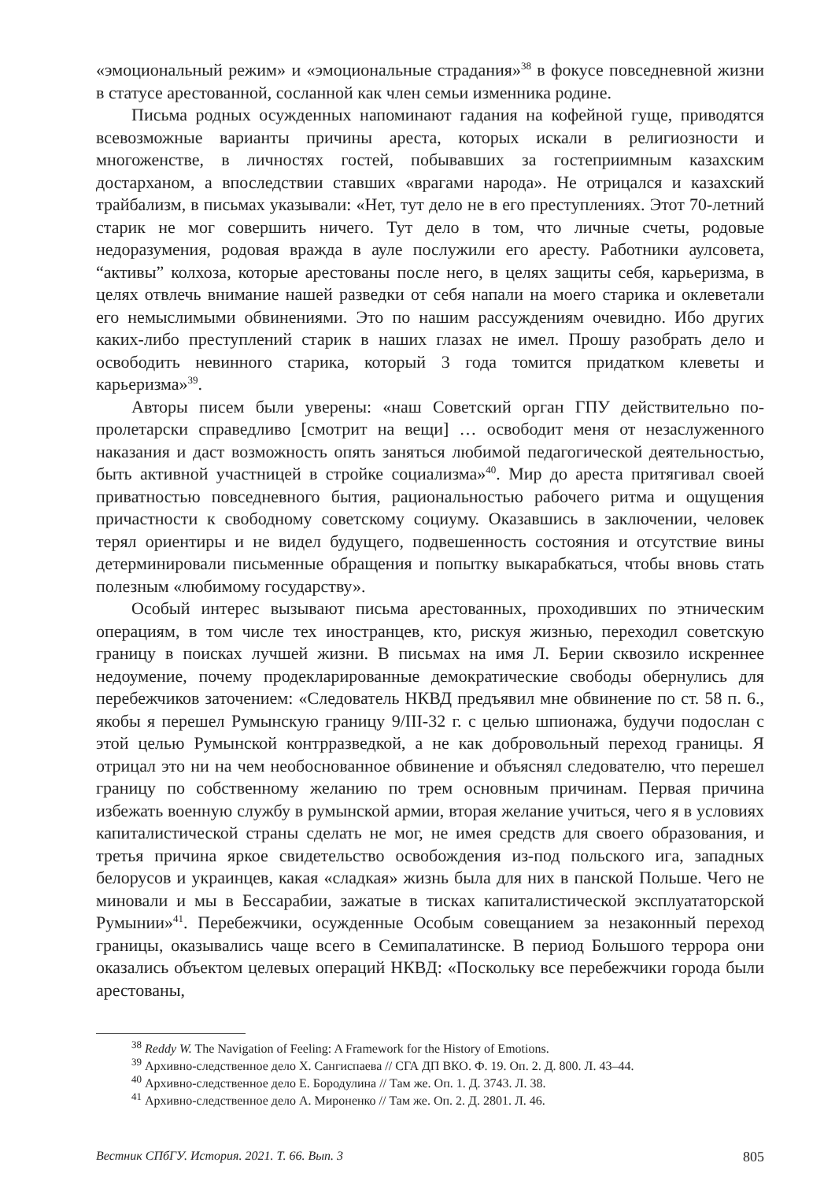«эмоциональный режим» и «эмоциональные страдания»<sup>38</sup> в фокусе повседневной жизни в статусе арестованной, сосланной как член семьи изменника родине.
Письма родных осужденных напоминают гадания на кофейной гуще, приводятся всевозможные варианты причины ареста, которых искали в религиозности и многоженстве, в личностях гостей, побывавших за гостеприимным казахским достарханом, а впоследствии ставших «врагами народа». Не отрицался и казахский трайбализм, в письмах указывали: «Нет, тут дело не в его преступлениях. Этот 70-летний старик не мог совершить ничего. Тут дело в том, что личные счеты, родовые недоразумения, родовая вражда в ауле послужили его аресту. Работники аулсовета, “активы” колхоза, которые арестованы после него, в целях защиты себя, карьеризма, в целях отвлечь внимание нашей разведки от себя напали на моего старика и оклеветали его немыслимыми обвинениями. Это по нашим рассуждениям очевидно. Ибо других каких-либо преступлений старик в наших глазах не имел. Прошу разобрать дело и освободить невинного старика, который 3 года томится придатком клеветы и карьеризма»<sup>39</sup>.
Авторы писем были уверены: «наш Советский орган ГПУ действительно по-пролетарски справедливо [смотрит на вещи] … освободит меня от незаслуженного наказания и даст возможность опять заняться любимой педагогической деятельностью, быть активной участницей в стройке социализма»<sup>40</sup>. Мир до ареста притягивал своей приватностью повседневного бытия, рациональностью рабочего ритма и ощущения причастности к свободному советскому социуму. Оказавшись в заключении, человек терял ориентиры и не видел будущего, подвешенность состояния и отсутствие вины детерминировали письменные обращения и попытку выкарабкаться, чтобы вновь стать полезным «любимому государству».
Особый интерес вызывают письма арестованных, проходивших по этническим операциям, в том числе тех иностранцев, кто, рискуя жизнью, переходил советскую границу в поисках лучшей жизни. В письмах на имя Л. Берии сквозило искреннее недоумение, почему продекларированные демократические свободы обернулись для перебежчиков заточением: «Следователь НКВД предъявил мне обвинение по ст. 58 п. 6., якобы я перешел Румынскую границу 9/III-32 г. с целью шпионажа, будучи подослан с этой целью Румынской контрразведкой, а не как добровольный переход границы. Я отрицал это ни на чем необоснованное обвинение и объяснял следователю, что перешел границу по собственному желанию по трем основным причинам. Первая причина избежать военную службу в румынской армии, вторая желание учиться, чего я в условиях капиталистической страны сделать не мог, не имея средств для своего образования, и третья причина яркое свидетельство освобождения из-под польского ига, западных белорусов и украинцев, какая «сладкая» жизнь была для них в панской Польше. Чего не миновали и мы в Бессарабии, зажатые в тисках капиталистической эксплуататорской Румынии»<sup>41</sup>. Перебежчики, осужденные Особым совещанием за незаконный переход границы, оказывались чаще всего в Семипалатинске. В период Большого террора они оказались объектом целевых операций НКВД: «Поскольку все перебежчики города были арестованы,
<sup>38</sup> Reddy W. The Navigation of Feeling: A Framework for the History of Emotions.
<sup>39</sup> Архивно-следственное дело Х. Сангиспаева // СГА ДП ВКО. Ф. 19. Оп. 2. Д. 800. Л. 43–44.
<sup>40</sup> Архивно-следственное дело Е. Бородулина // Там же. Оп. 1. Д. 3743. Л. 38.
<sup>41</sup> Архивно-следственное дело А. Мироненко // Там же. Оп. 2. Д. 2801. Л. 46.
Вестник СПбГУ. История. 2021. Т. 66. Вып. 3 805